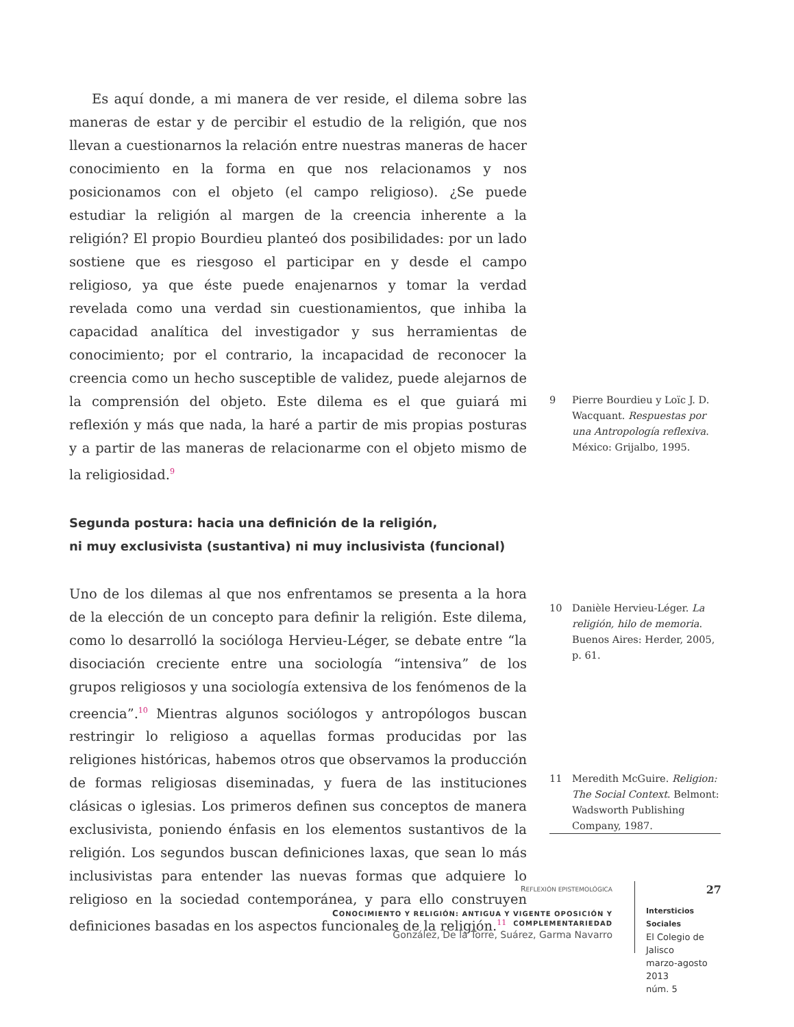Es aquí donde, a mi manera de ver reside, el dilema sobre las maneras de estar y de percibir el estudio de la religión, que nos llevan a cuestionarnos la relación entre nuestras maneras de hacer conocimiento en la forma en que nos relacionamos y nos posicionamos con el objeto (el campo religioso). ¿Se puede estudiar la religión al margen de la creencia inherente a la religión? El propio Bourdieu planteó dos posibilidades: por un lado sostiene que es riesgoso el participar en y desde el campo religioso, ya que éste puede enajenarnos y tomar la verdad revelada como una verdad sin cuestionamientos, que inhiba la capacidad analítica del investigador y sus herramientas de conocimiento; por el contrario, la incapacidad de reconocer la creencia como un hecho susceptible de validez, puede alejarnos de la comprensión del objeto. Este dilema es el que guiará mi reflexión y más que nada, la haré a partir de mis propias posturas y a partir de las maneras de relacionarme con el objeto mismo de la religiosidad.<sup>9</sup>
Segunda postura: hacia una definición de la religión,
ni muy exclusivista (sustantiva) ni muy inclusivista (funcional)
Uno de los dilemas al que nos enfrentamos se presenta a la hora de la elección de un concepto para definir la religión. Este dilema, como lo desarrolló la socióloga Hervieu-Léger, se debate entre “la disociación creciente entre una sociología “intensiva” de los grupos religiosos y una sociología extensiva de los fenómenos de la creencia”.<sup>10</sup> Mientras algunos sociólogos y antropólogos buscan restringir lo religioso a aquellas formas producidas por las religiones históricas, habemos otros que observamos la producción de formas religiosas diseminadas, y fuera de las instituciones clásicas o iglesias. Los primeros definen sus conceptos de manera exclusivista, poniendo énfasis en los elementos sustantivos de la religión. Los segundos buscan definiciones laxas, que sean lo más inclusivistas para entender las nuevas formas que adquiere lo religioso en la sociedad contemporánea, y para ello construyen definiciones basadas en los aspectos funcionales de la religión.<sup>11</sup>
9 Pierre Bourdieu y Loïc J. D. Wacquant. Respuestas por una Antropología reflexiva. México: Grijalbo, 1995.
10 Danièle Hervieu-Léger. La religión, hilo de memoria. Buenos Aires: Herder, 2005, p. 61.
11 Meredith McGuire. Religion: The Social Context. Belmont: Wadsworth Publishing Company, 1987.
REFLEXIÓN EPISTEMOLÓGICA
CONOCIMIENTO Y RELIGIÓN: ANTIGUA Y VIGENTE OPOSICIÓN Y COMPLEMENTARIEDAD
González, De la Torre, Suárez, Garma Navarro
27
Intersticios Sociales
El Colegio de Jalisco
marzo-agosto 2013
núm. 5